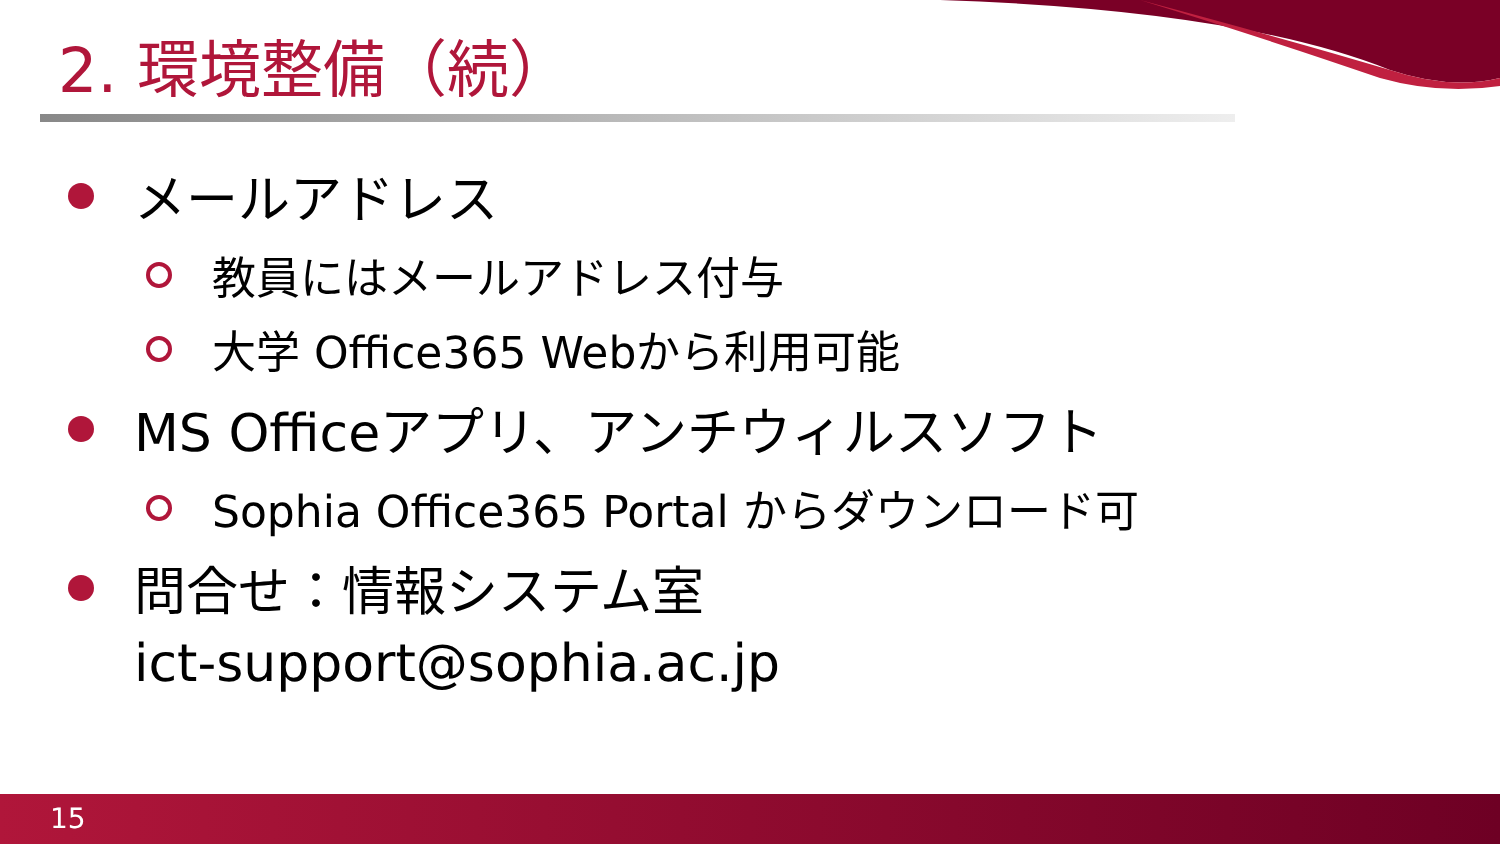2. 環境整備（続）
メールアドレス
教員にはメールアドレス付与
大学 Office365 Webから利用可能
MS Officeアプリ、アンチウィルスソフト
Sophia Office365 Portal からダウンロード可
問合せ：情報システム室
ict-support@sophia.ac.jp
15